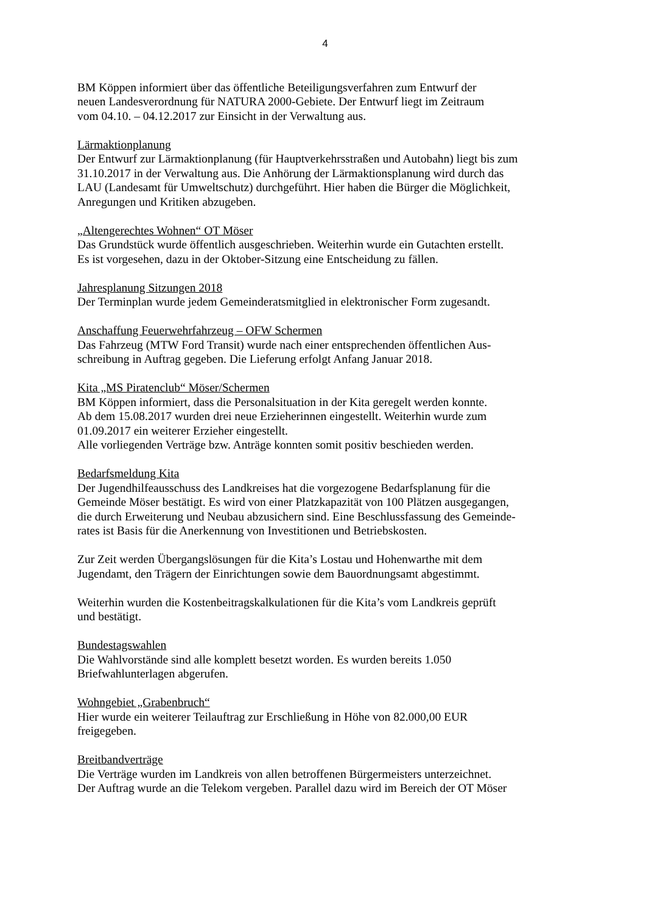4
BM Köppen informiert über das öffentliche Beteiligungsverfahren zum Entwurf der
neuen Landesverordnung für NATURA 2000-Gebiete. Der Entwurf liegt im Zeitraum
vom 04.10. – 04.12.2017 zur Einsicht in der Verwaltung aus.
Lärmaktionplanung
Der Entwurf zur Lärmaktionplanung (für Hauptverkehrsstraßen und Autobahn) liegt bis zum
31.10.2017 in der Verwaltung aus. Die Anhörung der Lärmaktionsplanung wird durch das
LAU (Landesamt für Umweltschutz) durchgeführt. Hier haben die Bürger die Möglichkeit,
Anregungen und Kritiken abzugeben.
„Altengerechtes Wohnen“ OT Möser
Das Grundstück wurde öffentlich ausgeschrieben. Weiterhin wurde ein Gutachten erstellt.
Es ist vorgesehen, dazu in der Oktober-Sitzung eine Entscheidung zu fällen.
Jahresplanung Sitzungen 2018
Der Terminplan wurde jedem Gemeinderatsmitglied in elektronischer Form zugesandt.
Anschaffung Feuerwehrfahrzeug – OFW Schermen
Das Fahrzeug (MTW Ford Transit) wurde nach einer entsprechenden öffentlichen Aus-
schreibung in Auftrag gegeben. Die Lieferung erfolgt Anfang Januar 2018.
Kita „MS Piratenclub“ Möser/Schermen
BM Köppen informiert, dass die Personalsituation in der Kita geregelt werden konnte.
Ab dem 15.08.2017 wurden drei neue Erzieherinnen eingestellt. Weiterhin wurde zum
01.09.2017 ein weiterer Erzieher eingestellt.
Alle vorliegenden Verträge bzw. Anträge konnten somit positiv beschieden werden.
Bedarfsmeldung Kita
Der Jugendhilfeausschuss des Landkreises hat die vorgezogene Bedarfsplanung für die
Gemeinde Möser bestätigt. Es wird von einer Platzkapazität von 100 Plätzen ausgegangen,
die durch Erweiterung und Neubau abzusichern sind. Eine Beschlussfassung des Gemeinde-
rates ist Basis für die Anerkennung von Investitionen und Betriebskosten.
Zur Zeit werden Übergangslösungen für die Kita’s Lostau und Hohenwarthe mit dem
Jugendamt, den Trägern der Einrichtungen sowie dem Bauordnungsamt abgestimmt.
Weiterhin wurden die Kostenbeitragskalkulationen für die Kita’s vom Landkreis geprüft
und bestätigt.
Bundestagswahlen
Die Wahlvorstände sind alle komplett besetzt worden. Es wurden bereits 1.050
Briefwahlunterlagen abgerufen.
Wohngebiet „Grabenbruch“
Hier wurde ein weiterer Teilauftrag zur Erschließung in Höhe von 82.000,00 EUR
freigegeben.
Breitbandverträge
Die Verträge wurden im Landkreis von allen betroffenen Bürgermeisters unterzeichnet.
Der Auftrag wurde an die Telekom vergeben. Parallel dazu wird im Bereich der OT Möser